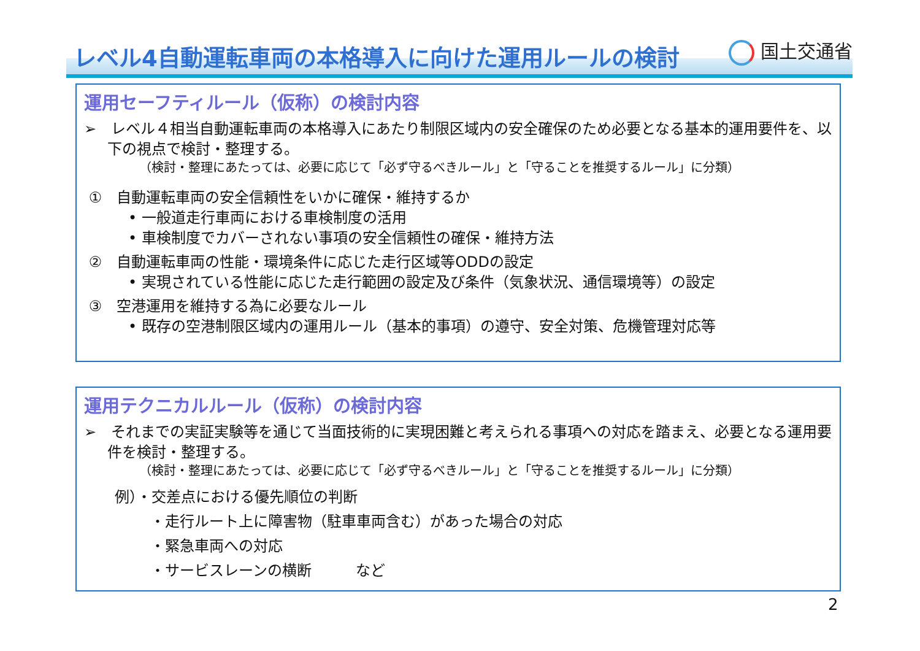レベル4自動運転車両の本格導入に向けた運用ルールの検討
国土交通省
運用セーフティルール（仮称）の検討内容
➢　レベル４相当自動運転車両の本格導入にあたり制限区域内の安全確保のため必要となる基本的運用要件を、以下の視点で検討・整理する。
（検討・整理にあたっては、必要に応じて「必ず守るべきルール」と「守ることを推奨するルール」に分類）
①　自動運転車両の安全信頼性をいかに確保・維持するか
• 一般道走行車両における車検制度の活用
• 車検制度でカバーされない事項の安全信頼性の確保・維持方法
②　自動運転車両の性能・環境条件に応じた走行区域等ODDの設定
• 実現されている性能に応じた走行範囲の設定及び条件（気象状況、通信環境等）の設定
③　空港運用を維持する為に必要なルール
• 既存の空港制限区域内の運用ルール（基本的事項）の遵守、安全対策、危機管理対応等
運用テクニカルルール（仮称）の検討内容
➢　それまでの実証実験等を通じて当面技術的に実現困難と考えられる事項への対応を踏まえ、必要となる運用要件を検討・整理する。
（検討・整理にあたっては、必要に応じて「必ず守るべきルール」と「守ることを推奨するルール」に分類）
例）・交差点における優先順位の判断
・走行ルート上に障害物（駐車車両含む）があった場合の対応
・緊急車両への対応
・サービスレーンの横断　　　など
2